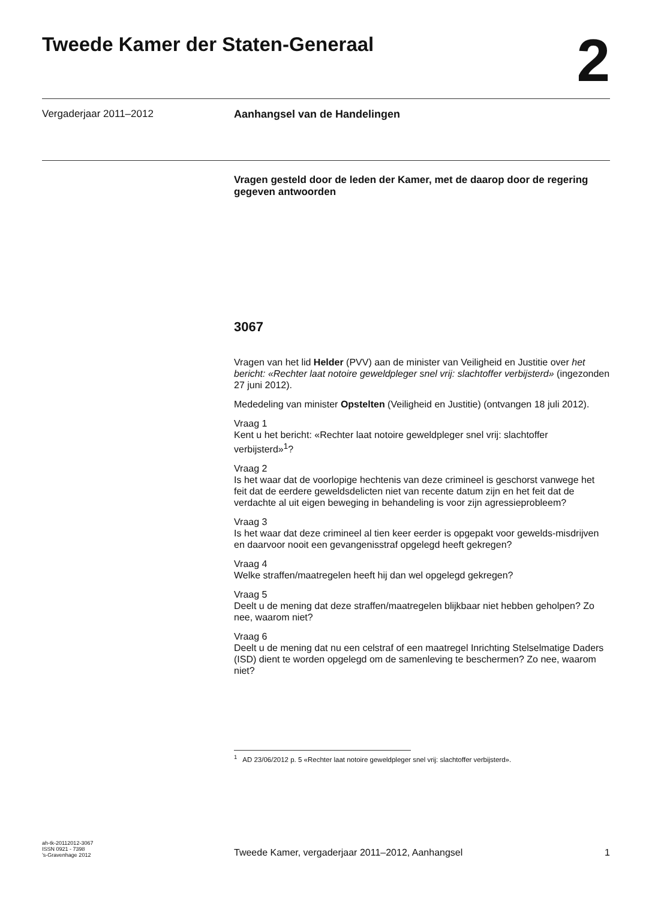Tweede Kamer der Staten-Generaal
2
Vergaderjaar 2011–2012 Aanhangsel van de Handelingen
Vragen gesteld door de leden der Kamer, met de daarop door de regering gegeven antwoorden
3067
Vragen van het lid Helder (PVV) aan de minister van Veiligheid en Justitie over het bericht: «Rechter laat notoire geweldpleger snel vrij: slachtoffer verbijsterd» (ingezonden 27 juni 2012).
Mededeling van minister Opstelten (Veiligheid en Justitie) (ontvangen 18 juli 2012).
Vraag 1
Kent u het bericht: «Rechter laat notoire geweldpleger snel vrij: slachtoffer verbijsterd»<sup>1</sup>?
Vraag 2
Is het waar dat de voorlopige hechtenis van deze crimineel is geschorst vanwege het feit dat de eerdere geweldsdelicten niet van recente datum zijn en het feit dat de verdachte al uit eigen beweging in behandeling is voor zijn agressieprobleem?
Vraag 3
Is het waar dat deze crimineel al tien keer eerder is opgepakt voor gewelds-misdrijven en daarvoor nooit een gevangenisstraf opgelegd heeft gekregen?
Vraag 4
Welke straffen/maatregelen heeft hij dan wel opgelegd gekregen?
Vraag 5
Deelt u de mening dat deze straffen/maatregelen blijkbaar niet hebben geholpen? Zo nee, waarom niet?
Vraag 6
Deelt u de mening dat nu een celstraf of een maatregel Inrichting Stelselmatige Daders (ISD) dient te worden opgelegd om de samenleving te beschermen? Zo nee, waarom niet?
<sup>1</sup> AD 23/06/2012 p. 5 «Rechter laat notoire geweldpleger snel vrij: slachtoffer verbijsterd».
ah-tk-20112012-3067
ISSN 0921 - 7398
’s-Gravenhage 2012
Tweede Kamer, vergaderjaar 2011–2012, Aanhangsel
1